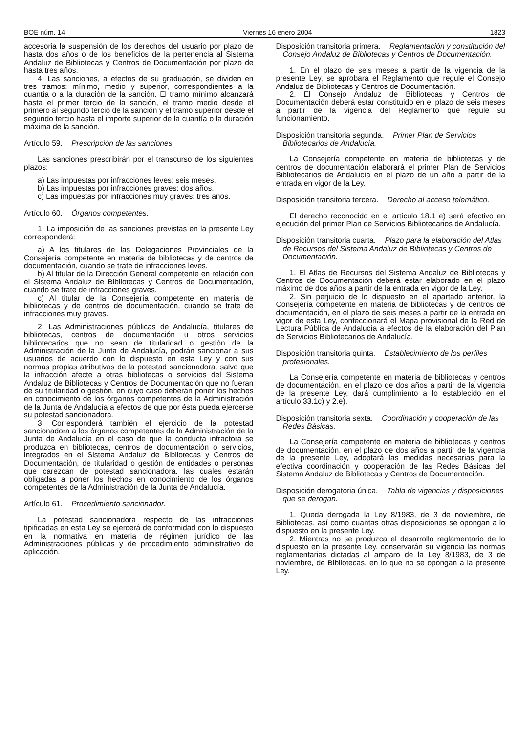BOE núm. 14 Viernes 16 enero 2004 1823
accesoria la suspensión de los derechos del usuario por plazo de hasta dos años o de los beneficios de la pertenencia al Sistema Andaluz de Bibliotecas y Centros de Documentación por plazo de hasta tres años.
4. Las sanciones, a efectos de su graduación, se dividen en tres tramos: mínimo, medio y superior, correspondientes a la cuantía o a la duración de la sanción. El tramo mínimo alcanzará hasta el primer tercio de la sanción, el tramo medio desde el primero al segundo tercio de la sanción y el tramo superior desde el segundo tercio hasta el importe superior de la cuantía o la duración máxima de la sanción.
Artículo 59. Prescripción de las sanciones.
Las sanciones prescribirán por el transcurso de los siguientes plazos:
a) Las impuestas por infracciones leves: seis meses.
b) Las impuestas por infracciones graves: dos años.
c) Las impuestas por infracciones muy graves: tres años.
Artículo 60. Órganos competentes.
1. La imposición de las sanciones previstas en la presente Ley corresponderá:
a) A los titulares de las Delegaciones Provinciales de la Consejería competente en materia de bibliotecas y de centros de documentación, cuando se trate de infracciones leves.
b) Al titular de la Dirección General competente en relación con el Sistema Andaluz de Bibliotecas y Centros de Documentación, cuando se trate de infracciones graves.
c) Al titular de la Consejería competente en materia de bibliotecas y de centros de documentación, cuando se trate de infracciones muy graves.
2. Las Administraciones públicas de Andalucía, titulares de bibliotecas, centros de documentación u otros servicios bibliotecarios que no sean de titularidad o gestión de la Administración de la Junta de Andalucía, podrán sancionar a sus usuarios de acuerdo con lo dispuesto en esta Ley y con sus normas propias atributivas de la potestad sancionadora, salvo que la infracción afecte a otras bibliotecas o servicios del Sistema Andaluz de Bibliotecas y Centros de Documentación que no fueran de su titularidad o gestión, en cuyo caso deberán poner los hechos en conocimiento de los órganos competentes de la Administración de la Junta de Andalucía a efectos de que por ésta pueda ejercerse su potestad sancionadora.
3. Corresponderá también el ejercicio de la potestad sancionadora a los órganos competentes de la Administración de la Junta de Andalucía en el caso de que la conducta infractora se produzca en bibliotecas, centros de documentación o servicios, integrados en el Sistema Andaluz de Bibliotecas y Centros de Documentación, de titularidad o gestión de entidades o personas que carezcan de potestad sancionadora, las cuales estarán obligadas a poner los hechos en conocimiento de los órganos competentes de la Administración de la Junta de Andalucía.
Artículo 61. Procedimiento sancionador.
La potestad sancionadora respecto de las infracciones tipificadas en esta Ley se ejercerá de conformidad con lo dispuesto en la normativa en materia de régimen jurídico de las Administraciones públicas y de procedimiento administrativo de aplicación.
Disposición transitoria primera. Reglamentación y constitución del Consejo Andaluz de Bibliotecas y Centros de Documentación.
1. En el plazo de seis meses a partir de la vigencia de la presente Ley, se aprobará el Reglamento que regule el Consejo Andaluz de Bibliotecas y Centros de Documentación.
2. El Consejo Andaluz de Bibliotecas y Centros de Documentación deberá estar constituido en el plazo de seis meses a partir de la vigencia del Reglamento que regule su funcionamiento.
Disposición transitoria segunda. Primer Plan de Servicios Bibliotecarios de Andalucía.
La Consejería competente en materia de bibliotecas y de centros de documentación elaborará el primer Plan de Servicios Bibliotecarios de Andalucía en el plazo de un año a partir de la entrada en vigor de la Ley.
Disposición transitoria tercera. Derecho al acceso telemático.
El derecho reconocido en el artículo 18.1 e) será efectivo en ejecución del primer Plan de Servicios Bibliotecarios de Andalucía.
Disposición transitoria cuarta. Plazo para la elaboración del Atlas de Recursos del Sistema Andaluz de Bibliotecas y Centros de Documentación.
1. El Atlas de Recursos del Sistema Andaluz de Bibliotecas y Centros de Documentación deberá estar elaborado en el plazo máximo de dos años a partir de la entrada en vigor de la Ley.
2. Sin perjuicio de lo dispuesto en el apartado anterior, la Consejería competente en materia de bibliotecas y de centros de documentación, en el plazo de seis meses a partir de la entrada en vigor de esta Ley, confeccionará el Mapa provisional de la Red de Lectura Pública de Andalucía a efectos de la elaboración del Plan de Servicios Bibliotecarios de Andalucía.
Disposición transitoria quinta. Establecimiento de los perfiles profesionales.
La Consejería competente en materia de bibliotecas y centros de documentación, en el plazo de dos años a partir de la vigencia de la presente Ley, dará cumplimiento a lo establecido en el artículo 33.1c) y 2.e).
Disposición transitoria sexta. Coordinación y cooperación de las Redes Básicas.
La Consejería competente en materia de bibliotecas y centros de documentación, en el plazo de dos años a partir de la vigencia de la presente Ley, adoptará las medidas necesarias para la efectiva coordinación y cooperación de las Redes Básicas del Sistema Andaluz de Bibliotecas y Centros de Documentación.
Disposición derogatoria única. Tabla de vigencias y disposiciones que se derogan.
1. Queda derogada la Ley 8/1983, de 3 de noviembre, de Bibliotecas, así como cuantas otras disposiciones se opongan a lo dispuesto en la presente Ley.
2. Mientras no se produzca el desarrollo reglamentario de lo dispuesto en la presente Ley, conservarán su vigencia las normas reglamentarias dictadas al amparo de la Ley 8/1983, de 3 de noviembre, de Bibliotecas, en lo que no se opongan a la presente Ley.